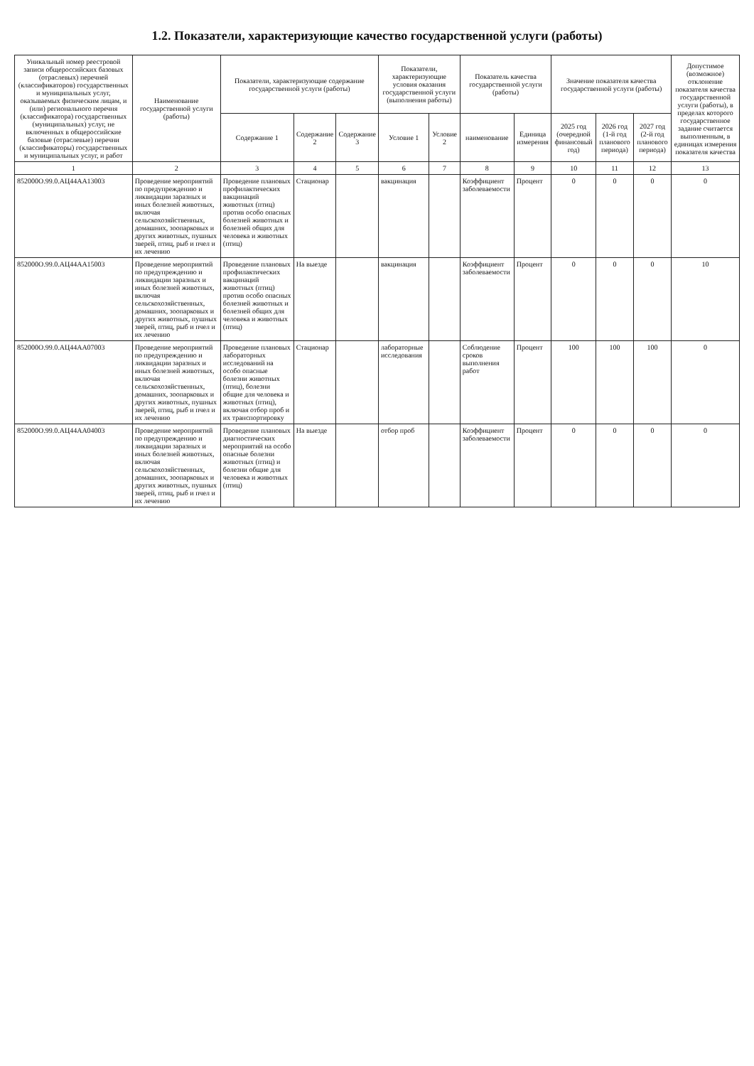1.2. Показатели, характеризующие качество государственной услуги (работы)
| Уникальный номер реестровой записи общероссийских базовых (отраслевых) перечней (классификаторов) государственных и муниципальных услуг, оказываемых физическим лицам, и (или) регионального перечня (классификатора) государственных (муниципальных) услуг, не включенных в общероссийские базовые (отраслевые) перечни (классификаторы) государственных и муниципальных услуг, и работ | Наименование государственной услуги (работы) | Показатели, характеризующие содержание государственной услуги (работы) | | | Показатели, характеризующие условия оказания государственной услуги (выполнения работы) | | Показатель качества государственной услуги (работы) | | Значение показателя качества государственной услуги (работы) | | | Допустимое (возможное) отклонение показателя качества государственной услуги (работы), в пределах которого государственное задание считается выполненным, в единицах измерения показателя качества |
| --- | --- | --- | --- | --- | --- | --- | --- | --- | --- | --- | --- | --- |
| | | Содержание 1 | Содержание 2 | Содержание 3 | Условие 1 | Условие 2 | наименование | Единица измерения | 2025 год (очередной финансовый год) | 2026 год (1-й год планового периода) | 2027 год (2-й год планового периода) | |
| 1 | 2 | 3 | 4 | 5 | 6 | 7 | 8 | 9 | 10 | 11 | 12 | 13 |
| 852000О.99.0.АЦ44АА13003 | Проведение мероприятий по предупреждению и ликвидации заразных и иных болезней животных, включая сельскохозяйственных, домашних, зоопарковых и других животных, пушных зверей, птиц, рыб и пчел и их лечению | Проведение плановых профилактических вакцинаций животных (птиц) против особо опасных болезней животных и болезней общих для человека и животных (птиц) | Стационар | | вакцинация | | Коэффициент заболеваемости | Процент | 0 | 0 | 0 | 0 |
| 852000О.99.0.АЦ44АА15003 | Проведение мероприятий по предупреждению и ликвидации заразных и иных болезней животных, включая сельскохозяйственных, домашних, зоопарковых и других животных, пушных зверей, птиц, рыб и пчел и их лечению | Проведение плановых профилактических вакцинаций животных (птиц) против особо опасных болезней животных и болезней общих для человека и животных (птиц) | На выезде | | вакцинация | | Коэффициент заболеваемости | Процент | 0 | 0 | 0 | 10 |
| 852000О.99.0.АЦ44АА07003 | Проведение мероприятий по предупреждению и ликвидации заразных и иных болезней животных, включая сельскохозяйственных, домашних, зоопарковых и других животных, пушных зверей, птиц, рыб и пчел и их лечению | Проведение плановых лабораторных исследований на особо опасные болезни животных (птиц), болезни общие для человека и животных (птиц), включая отбор проб и их транспортировку | Стационар | | лабораторные исследования | | Соблюдение сроков выполнения работ | Процент | 100 | 100 | 100 | 0 |
| 852000О.99.0.АЦ44АА04003 | Проведение мероприятий по предупреждению и ликвидации заразных и иных болезней животных, включая сельскохозяйственных, домашних, зоопарковых и других животных, пушных зверей, птиц, рыб и пчел и их лечению | Проведение плановых диагностических мероприятий на особо опасные болезни животных (птиц) и болезни общие для человека и животных (птиц) | На выезде | | отбор проб | | Коэффициент заболеваемости | Процент | 0 | 0 | 0 | 0 |